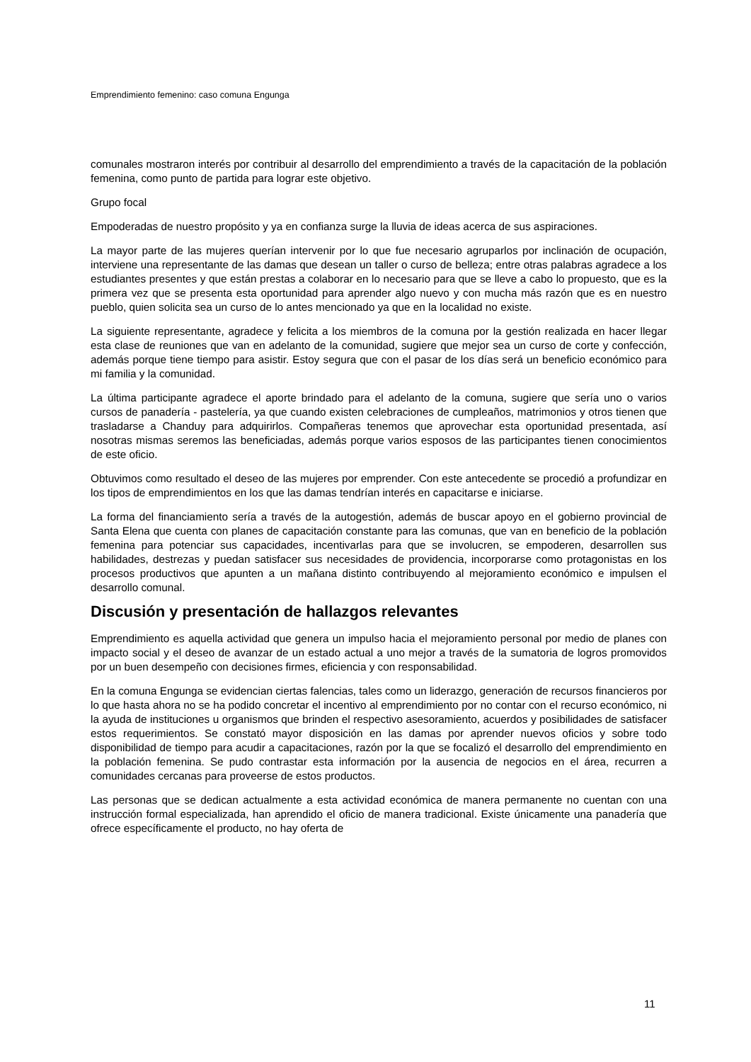Emprendimiento femenino: caso comuna Engunga
comunales mostraron interés por contribuir al desarrollo del emprendimiento a través de la capacitación de la población femenina, como punto de partida para lograr este objetivo.
Grupo focal
Empoderadas de nuestro propósito y ya en confianza surge la lluvia de ideas acerca de sus aspiraciones.
La mayor parte de las mujeres querían intervenir por lo que fue necesario agruparlos por inclinación de ocupación, interviene una representante de las damas que desean un taller o curso de belleza; entre otras palabras agradece a los estudiantes presentes y que están prestas a colaborar en lo necesario para que se lleve a cabo lo propuesto, que es la primera vez que se presenta esta oportunidad para aprender algo nuevo y con mucha más razón que es en nuestro pueblo, quien solicita sea un curso de lo antes mencionado ya que en la localidad no existe.
La siguiente representante, agradece y felicita a los miembros de la comuna por la gestión realizada en hacer llegar esta clase de reuniones que van en adelanto de la comunidad, sugiere que mejor sea un curso de corte y confección, además porque tiene tiempo para asistir. Estoy segura que con el pasar de los días será un beneficio económico para mi familia y la comunidad.
La última participante agradece el aporte brindado para el adelanto de la comuna, sugiere que sería uno o varios cursos de panadería - pastelería, ya que cuando existen celebraciones de cumpleaños, matrimonios y otros tienen que trasladarse a Chanduy para adquirirlos. Compañeras tenemos que aprovechar esta oportunidad presentada, así nosotras mismas seremos las beneficiadas, además porque varios esposos de las participantes tienen conocimientos de este oficio.
Obtuvimos como resultado el deseo de las mujeres por emprender. Con este antecedente se procedió a profundizar en los tipos de emprendimientos en los que las damas tendrían interés en capacitarse e iniciarse.
La forma del financiamiento sería a través de la autogestión, además de buscar apoyo en el gobierno provincial de Santa Elena que cuenta con planes de capacitación constante para las comunas, que van en beneficio de la población femenina para potenciar sus capacidades, incentivarlas para que se involucren, se empoderen, desarrollen sus habilidades, destrezas y puedan satisfacer sus necesidades de providencia, incorporarse como protagonistas en los procesos productivos que apunten a un mañana distinto contribuyendo al mejoramiento económico e impulsen el desarrollo comunal.
Discusión y presentación de hallazgos relevantes
Emprendimiento es aquella actividad que genera un impulso hacia el mejoramiento personal por medio de planes con impacto social y el deseo de avanzar de un estado actual a uno mejor a través de la sumatoria de logros promovidos por un buen desempeño con decisiones firmes, eficiencia y con responsabilidad.
En la comuna Engunga se evidencian ciertas falencias, tales como un liderazgo, generación de recursos financieros por lo que hasta ahora no se ha podido concretar el incentivo al emprendimiento por no contar con el recurso económico, ni la ayuda de instituciones u organismos que brinden el respectivo asesoramiento, acuerdos y posibilidades de satisfacer estos requerimientos. Se constató mayor disposición en las damas por aprender nuevos oficios y sobre todo disponibilidad de tiempo para acudir a capacitaciones, razón por la que se focalizó el desarrollo del emprendimiento en la población femenina. Se pudo contrastar esta información por la ausencia de negocios en el área, recurren a comunidades cercanas para proveerse de estos productos.
Las personas que se dedican actualmente a esta actividad económica de manera permanente no cuentan con una instrucción formal especializada, han aprendido el oficio de manera tradicional. Existe únicamente una panadería que ofrece específicamente el producto, no hay oferta de
11